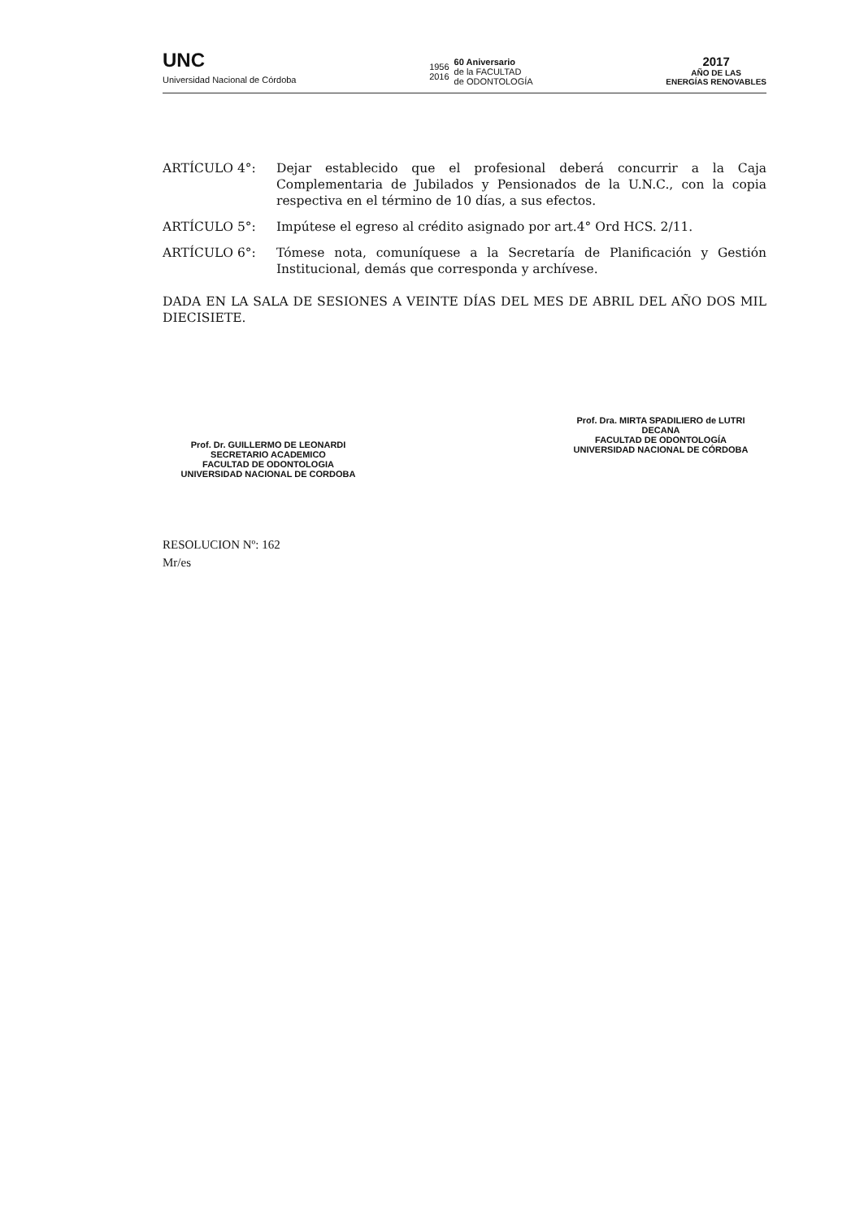UNC
Universidad Nacional de Córdoba
1956
2016
60 Aniversario
de la FACULTAD
de ODONTOLOGÍA
2017
AÑO DE LAS
ENERGÍAS RENOVABLES
ARTÍCULO 4°: Dejar establecido que el profesional deberá concurrir a la Caja Complementaria de Jubilados y Pensionados de la U.N.C., con la copia respectiva en el término de 10 días, a sus efectos.
ARTÍCULO 5°: Impútese el egreso al crédito asignado por art.4° Ord HCS. 2/11.
ARTÍCULO 6°: Tómese nota, comuníquese a la Secretaría de Planificación y Gestión Institucional, demás que corresponda y archívese.
DADA EN LA SALA DE SESIONES A VEINTE DÍAS DEL MES DE ABRIL DEL AÑO DOS MIL DIECISIETE.
Prof. Dr. GUILLERMO DE LEONARDI
SECRETARIO ACADEMICO
FACULTAD DE ODONTOLOGIA
UNIVERSIDAD NACIONAL DE CORDOBA
Prof. Dra. MIRTA SPADILIERO de LUTRI
DECANA
FACULTAD DE ODONTOLOGÍA
UNIVERSIDAD NACIONAL DE CÓRDOBA
RESOLUCION Nº: 162
Mr/es